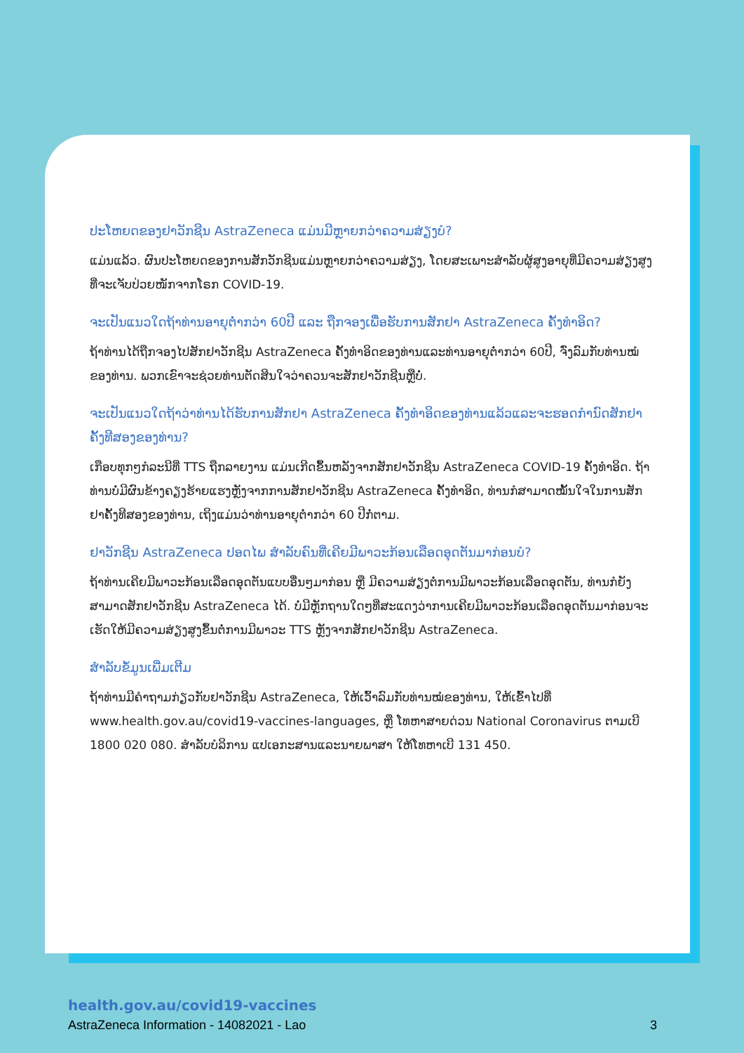ປະໂຫຍດຂອງຢາວັກຊີນ AstraZeneca ແມ່ນມີຫຼາຍກວ່າຄວາມສ່ຽງບໍ?
ແມ່ນແລ້ວ. ຜົນປະໂຫຍດຂອງການສັກວັກຊີນແມ່ນຫຼາຍກວ່າຄວາມສ່ຽງ, ໂດຍສະເພາະສຳລັບຜູ້ສູງອາຍຸທີ່ມີຄວາມສ່ຽງສູງທີ່ຈະເຈັບປ່ວຍໜັກຈາກໂຣກ COVID-19.
ຈະເປັນແນວໃດຖ້າທ່ານອາຍຸຕ່ຳກວ່າ 60ປີ ແລະ ຖືກຈອງເພື່ອຮັບການສັກຢາ AstraZeneca ຄັ້ງທຳອິດ?
ຖ້າທ່ານໄດ້ຖືກຈອງໄປສັກຢາວັກຊີນ AstraZeneca ຄັ້ງທຳອິດຂອງທ່ານແລະທ່ານອາຍຸຕ່ຳກວ່າ 60ປີ, ຈົ່ງລົມກັບທ່ານໝໍຂອງທ່ານ. ພວກເຂົາຈະຊ່ວຍທ່ານຕັດສິນໃຈວ່າຄວນຈະສັກຢາວັກຊີນຫຼືບໍ່.
ຈະເປັນແນວໃດຖ້າວ່າທ່ານໄດ້ຮັບການສັກຢາ AstraZeneca ຄັ້ງທຳອິດຂອງທ່ານແລ້ວແລະຈະຮອດກຳນົດສັກຢາຄັ້ງທີສອງຂອງທ່ານ?
ເກືອບທຸກໆກໍລະນີທີ່ TTS ຖືກລາຍງານ ແມ່ນເກີດຂຶ້ນຫລັງຈາກສັກຢາວັກຊີນ AstraZeneca COVID-19 ຄັ້ງທຳອິດ. ຖ້າທ່ານບໍ່ມີຜົນຂ້າງຄຽງຮ້າຍແຮງຫຼັງຈາກການສັກຢາວັກຊີນ AstraZeneca ຄັ້ງທຳອິດ, ທ່ານກໍສາມາດໝັ້ນໃຈໃນການສັກຢາຄັ້ງທີສອງຂອງທ່ານ, ເຖິງແມ່ນວ່າທ່ານອາຍຸຕ່ຳກວ່າ 60 ປີກໍ່ຕາມ.
ຢາວັກຊີນ AstraZeneca ປອດໄພ ສຳລັບຄົນທີ່ເຄີຍມີພາວະກ້ອນເລືອດອຸດຕັນມາກ່ອນບໍ?
ຖ້າທ່ານເຄີຍມີພາວະກ້ອນເລືອດອຸດຕັນແບບອື່ນໆມາກ່ອນ ຫຼື ມີຄວາມສ່ຽງຕໍ່ການມີພາວະກ້ອນເລືອດອຸດຕັນ, ທ່ານກໍຍັງສາມາດສັກຢາວັກຊີນ AstraZeneca ໄດ້. ບໍ່ມີຫຼັກຖານໃດໆທີ່ສະແດງວ່າການເຄີຍມີພາວະກ້ອນເລືອດອຸດຕັນມາກ່ອນຈະເຮັດໃຫ້ມີຄວາມສ່ຽງສູງຂຶ້ນຕໍ່ການມີພາວະ TTS ຫຼັງຈາກສັກຢາວັກຊີນ AstraZeneca.
ສຳລັບຂໍ້ມູນເພີ່ມເຕີມ
ຖ້າທ່ານມີຄຳຖາມກ່ຽວກັບຢາວັກຊີນ AstraZeneca, ໃຫ້ເວົ້າລົມກັບທ່ານໝໍຂອງທ່ານ, ໃຫ້ເຂົ້າໄປທີ່ www.health.gov.au/covid19-vaccines-languages, ຫຼື ໂທຫາສາຍດ່ວນ National Coronavirus ຕາມເບີ 1800 020 080. ສຳລັບບໍລິການ ແປເອກະສານແລະນາຍພາສາ ໃຫ້ໂທຫາເບີ 131 450.
health.gov.au/covid19-vaccines
AstraZeneca Information - 14082021 - Lao 3